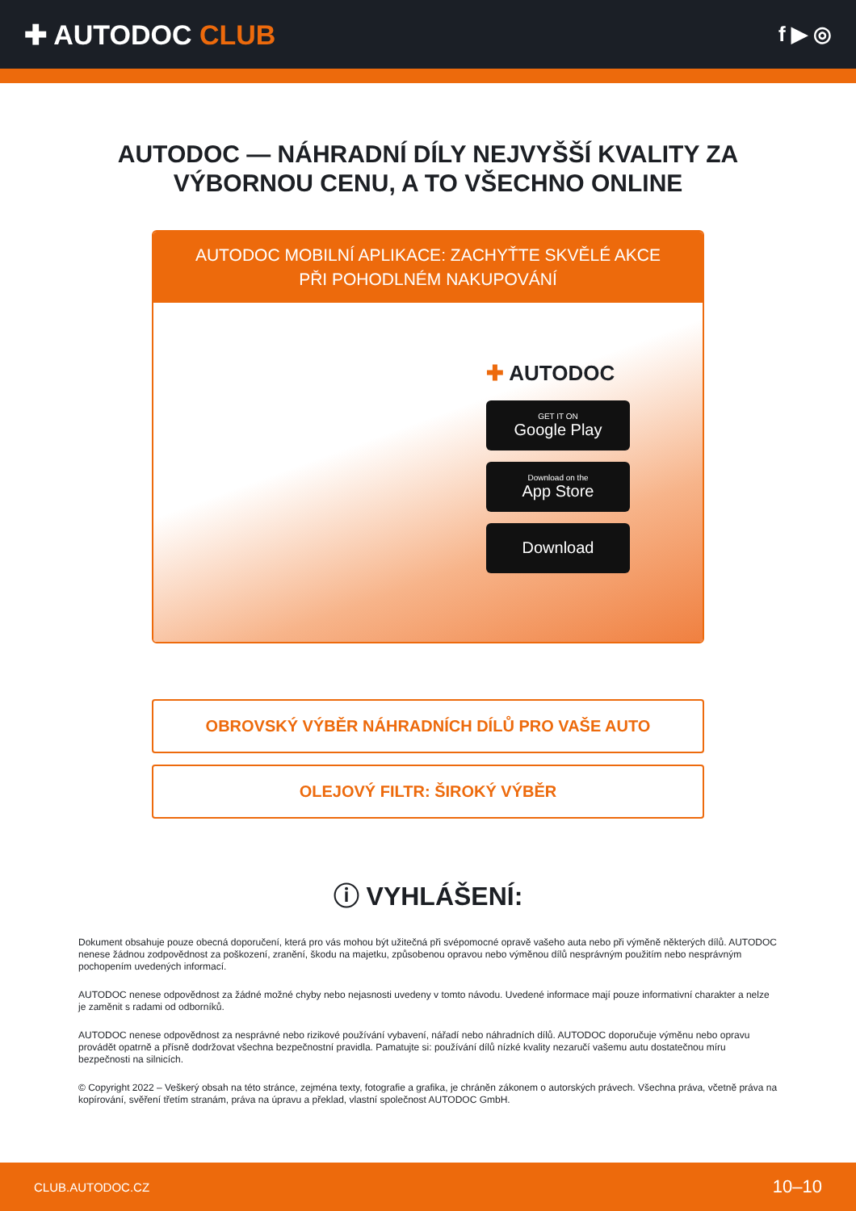✚ AUTODOC CLUB
f ▶ ◎
AUTODOC — NÁHRADNÍ DÍLY NEJVYŠŠÍ KVALITY ZA
VÝBORNOU CENU, A TO VŠECHNO ONLINE
AUTODOC MOBILNÍ APLIKACE: ZACHYŤTE SKVĚLÉ AKCE PŘI POHODLNÉM NAKUPOVÁNÍ
✚ AUTODOC
GET IT ON
Google Play
Download on the
App Store
Download
OBROVSKÝ VÝBĚR NÁHRADNÍCH DÍLŮ PRO VAŠE AUTO
OLEJOVÝ FILTR: ŠIROKÝ VÝBĚR
ⓘ VYHLÁŠENÍ:
Dokument obsahuje pouze obecná doporučení, která pro vás mohou být užitečná při svépomocné opravě vašeho auta nebo při výměně některých dílů. AUTODOC nenese žádnou zodpovědnost za poškození, zranění, škodu na majetku, způsobenou opravou nebo výměnou dílů nesprávným použitím nebo nesprávným pochopením uvedených informací.
AUTODOC nenese odpovědnost za žádné možné chyby nebo nejasnosti uvedeny v tomto návodu. Uvedené informace mají pouze informativní charakter a nelze je zaměnit s radami od odborníků.
AUTODOC nenese odpovědnost za nesprávné nebo rizikové používání vybavení, nářadí nebo náhradních dílů. AUTODOC doporučuje výměnu nebo opravu provádět opatrně a přísně dodržovat všechna bezpečnostní pravidla. Pamatujte si: používání dílů nízké kvality nezaručí vašemu autu dostatečnou míru bezpečnosti na silnicích.
© Copyright 2022 – Veškerý obsah na této stránce, zejména texty, fotografie a grafika, je chráněn zákonem o autorských právech. Všechna práva, včetně práva na kopírování, svěření třetím stranám, práva na úpravu a překlad, vlastní společnost AUTODOC GmbH.
CLUB.AUTODOC.CZ 10–10